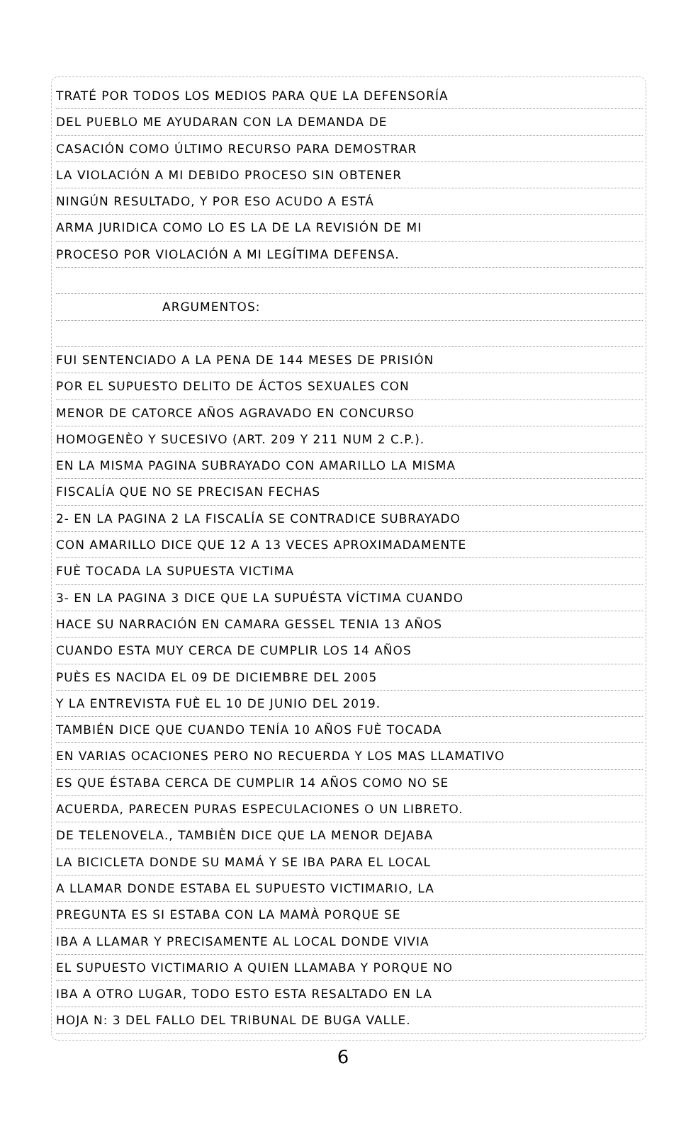TRATÉ POR TODOS LOS MEDIOS PARA QUE LA DEFENSORÍA
DEL PUEBLO ME AYUDARAN CON LA DEMANDA DE
CASACIÓN COMO ÚLTIMO RECURSO PARA DEMOSTRAR
LA VIOLACIÓN A MI DEBIDO PROCESO SIN OBTENER
NINGÚN RESULTADO, Y POR ESO ACUDO A ESTÁ
ARMA JURIDICA COMO LO ES LA DE LA REVISIÓN DE MI
PROCESO POR VIOLACIÓN A MI LEGÍTIMA DEFENSA.
ARGUMENTOS:
FUI SENTENCIADO A LA PENA DE 144 MESES DE PRISIÓN
POR EL SUPUESTO DELITO DE ÁCTOS SEXUALES CON
MENOR DE CATORCE AÑOS AGRAVADO EN CONCURSO
HOMOGENÈO Y SUCESIVO (ART. 209 Y 211 NUM 2 C.P.).
EN LA MISMA PAGINA SUBRAYADO CON AMARILLO LA MISMA
FISCALÍA QUE NO SE PRECISAN FECHAS
2- EN LA PAGINA 2 LA FISCALÍA SE CONTRADICE SUBRAYADO
CON AMARILLO DICE QUE 12 A 13 VECES APROXIMADAMENTE
FUÈ TOCADA LA SUPUESTA VICTIMA
3- EN LA PAGINA 3 DICE QUE LA SUPUÉSTA VÍCTIMA CUANDO
HACE SU NARRACIÓN EN CAMARA GESSEL TENIA 13 AÑOS
CUANDO ESTA MUY CERCA DE CUMPLIR LOS 14 AÑOS
PUÈS ES NACIDA EL 09 DE DICIEMBRE DEL 2005
Y LA ENTREVISTA FUÈ EL 10 DE JUNIO DEL 2019.
TAMBIÉN DICE QUE CUANDO TENÍA 10 AÑOS FUÈ TOCADA
EN VARIAS OCACIONES PERO NO RECUERDA Y LOS MAS LLAMATIVO
ES QUE ÉSTABA CERCA DE CUMPLIR 14 AÑOS COMO NO SE
ACUERDA, PARECEN PURAS ESPECULACIONES O UN LIBRETO.
DE TELENOVELA., TAMBIÈN DICE QUE LA MENOR DEJABA
LA BICICLETA DONDE SU MAMÁ Y SE IBA PARA EL LOCAL
A LLAMAR DONDE ESTABA EL SUPUESTO VICTIMARIO, LA
PREGUNTA ES SI ESTABA CON LA MAMÀ PORQUE SE
IBA A LLAMAR Y PRECISAMENTE AL LOCAL DONDE VIVIA
EL SUPUESTO VICTIMARIO A QUIEN LLAMABA Y PORQUE NO
IBA A OTRO LUGAR, TODO ESTO ESTA RESALTADO EN LA
HOJA N: 3 DEL FALLO DEL TRIBUNAL DE BUGA VALLE.
6